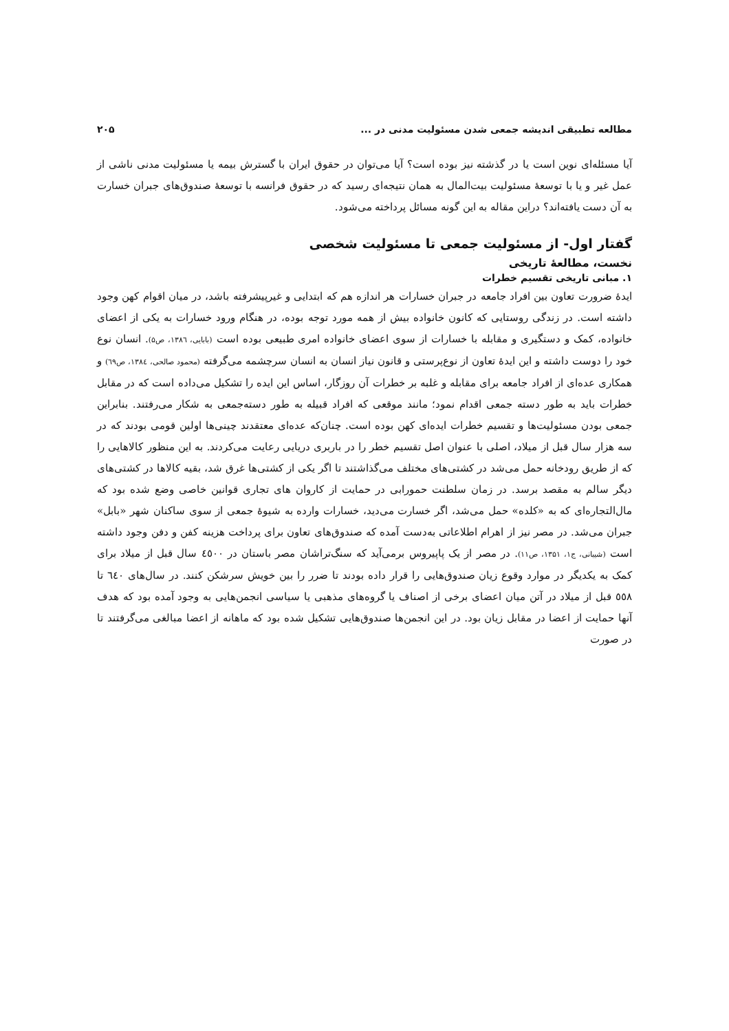مطالعه تطبیقی اندیشه جمعی شدن مسئولیت مدنی در ... ۲۰۵
آیا مسئله‌ای نوین است یا در گذشته نیز بوده است؟ آیا می‌توان در حقوق ایران با گسترش بیمه یا مسئولیت مدنی ناشی از عمل غیر و یا با توسعهٔ مسئولیت بیت‌المال به همان نتیجه‌ای رسید که در حقوق فرانسه با توسعهٔ صندوق‌های جبران خسارت به آن دست یافته‌اند؟ دراین مقاله به این گونه مسائل پرداخته می‌شود.
گفتار اول- از مسئولیت جمعی تا مسئولیت شخصی
نخست، مطالعهٔ تاریخی
۱. مبانی تاریخی تقسیم خطرات
ایدهٔ ضرورت تعاون بین افراد جامعه در جبران خسارات هر اندازه هم که ابتدایی و غیرپیشرفته باشد، در میان اقوام کهن وجود داشته است. در زندگی روستایی که کانون خانواده بیش از همه مورد توجه بوده، در هنگام ورود خسارات به یکی از اعضای خانواده، کمک و دستگیری و مقابله با خسارات از سوی اعضای خانواده امری طبیعی بوده است (بابایی، ۱۳۸٦، ص۵). انسان نوع خود را دوست داشته و این ایدهٔ تعاون از نوع‌پرستی و قانون نیاز انسان به انسان سرچشمه می‌گرفته (محمود صالحی، ١٣٨٤، ص٦٩) و همکاری عده‌ای از افراد جامعه برای مقابله و غلبه بر خطرات آن روزگار، اساس این ایده را تشکیل می‌داده است که در مقابل خطرات باید به طور دسته جمعی اقدام نمود؛ مانند موقعی که افراد قبیله به طور دسته‌جمعی به شکار می‌رفتند. بنابراین جمعی بودن مسئولیت‌ها و تقسیم خطرات ایده‌ای کهن بوده است. چنان‌که عده‌ای معتقدند چینی‌ها اولین قومی بودند که در سه هزار سال قبل از میلاد، اصلی با عنوان اصل تقسیم خطر را در باربری دریایی رعایت می‌کردند. به این منظور کالاهایی را که از طریق رودخانه حمل می‌شد در کشتی‌های مختلف می‌گذاشتند تا اگر یکی از کشتی‌ها غرق شد، بقیه کالاها در کشتی‌های دیگر سالم به مقصد برسد. در زمان سلطنت حمورابی در حمایت از کاروان های تجاری قوانین خاصی وضع شده بود که مال‌التجاره‌ای که به «کلده» حمل می‌شد، اگر خسارت می‌دید، خسارات وارده به شیوهٔ جمعی از سوی ساکنان شهر «بابل» جبران می‌شد. در مصر نیز از اهرام اطلاعاتی به‌دست آمده که صندوق‌های تعاون برای پرداخت هزینه کفن و دفن وجود داشته است (شیبانی، ج۱، ۱۳۵۱، ص۱۱). در مصر از یک پاپیروس برمی‌آید که سنگ‌تراشان مصر باستان در ٤٥٠٠ سال قبل از میلاد برای کمک به یکدیگر در موارد وقوع زیان صندوق‌هایی را قرار داده بودند تا ضرر را بین خویش سرشکن کنند. در سال‌های ٦٤٠ تا ٥٥٨ قبل از میلاد در آتن میان اعضای برخی از اصناف یا گروه‌های مذهبی یا سیاسی انجمن‌هایی به وجود آمده بود که هدف آنها حمایت از اعضا در مقابل زیان بود. در این انجمن‌ها صندوق‌هایی تشکیل شده بود که ماهانه از اعضا مبالغی می‌گرفتند تا در صورت